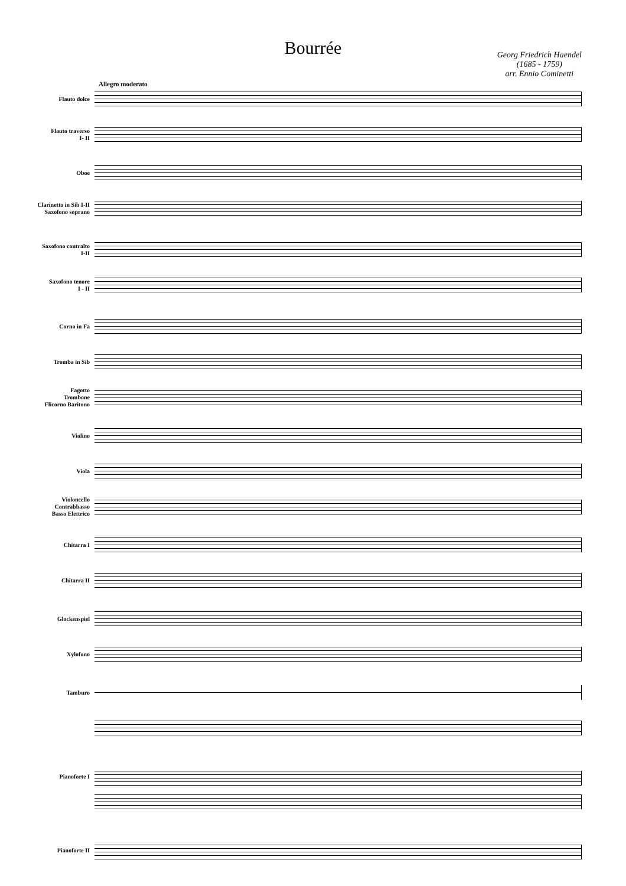Bourrée
Georg Friedrich Haendel
(1685 - 1759)
arr. Ennio Cominetti
Allegro moderato
Flauto dolce
Flauto traverso
I- II
Oboe
Clarinetto in Sib I-II
Saxofono soprano
Saxofono contralto
I-II
Saxofono tenore
I - II
Corno in Fa
Tromba in Sib
Fagotto
Trombone
Flicorno Baritono
Violino
Viola
Violoncello
Contrabbasso
Basso Elettrico
Chitarra I
Chitarra II
Glockenspiel
Xylofono
Tamburo
Pianoforte I
Pianoforte II